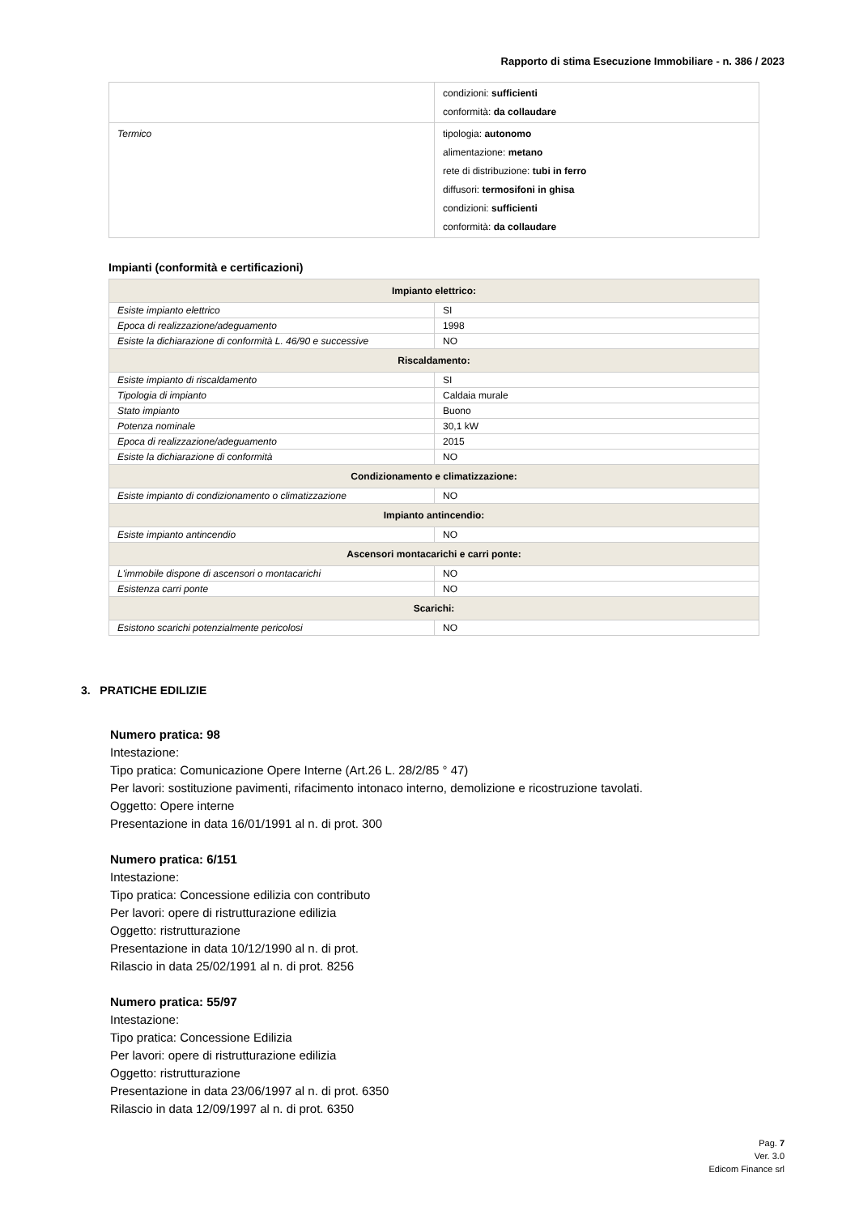Rapporto di stima Esecuzione Immobiliare - n. 386 / 2023
| | condizioni: sufficienti conformità: da collaudare |
| Termico | tipologia: autonomo alimentazione: metano rete di distribuzione: tubi in ferro diffusori: termosifoni in ghisa condizioni: sufficienti conformità: da collaudare |
Impianti (conformità e certificazioni)
| Impianto elettrico: | |
| Esiste impianto elettrico | SI |
| Epoca di realizzazione/adeguamento | 1998 |
| Esiste la dichiarazione di conformità L. 46/90 e successive | NO |
| Riscaldamento: | |
| Esiste impianto di riscaldamento | SI |
| Tipologia di impianto | Caldaia murale |
| Stato impianto | Buono |
| Potenza nominale | 30,1 kW |
| Epoca di realizzazione/adeguamento | 2015 |
| Esiste la dichiarazione di conformità | NO |
| Condizionamento e climatizzazione: | |
| Esiste impianto di condizionamento o climatizzazione | NO |
| Impianto antincendio: | |
| Esiste impianto antincendio | NO |
| Ascensori montacarichi e carri ponte: | |
| L'immobile dispone di ascensori o montacarichi | NO |
| Esistenza carri ponte | NO |
| Scarichi: | |
| Esistono scarichi potenzialmente pericolosi | NO |
3. PRATICHE EDILIZIE
Numero pratica: 98
Intestazione:
Tipo pratica: Comunicazione Opere Interne (Art.26 L. 28/2/85 ° 47)
Per lavori: sostituzione pavimenti, rifacimento intonaco interno, demolizione e ricostruzione tavolati.
Oggetto: Opere interne
Presentazione in data 16/01/1991 al n. di prot. 300
Numero pratica: 6/151
Intestazione:
Tipo pratica: Concessione edilizia con contributo
Per lavori: opere di ristrutturazione edilizia
Oggetto: ristrutturazione
Presentazione in data 10/12/1990 al n. di prot.
Rilascio in data 25/02/1991 al n. di prot. 8256
Numero pratica: 55/97
Intestazione:
Tipo pratica: Concessione Edilizia
Per lavori: opere di ristrutturazione edilizia
Oggetto: ristrutturazione
Presentazione in data 23/06/1997 al n. di prot. 6350
Rilascio in data 12/09/1997 al n. di prot. 6350
Pag. 7
Ver. 3.0
Edicom Finance srl